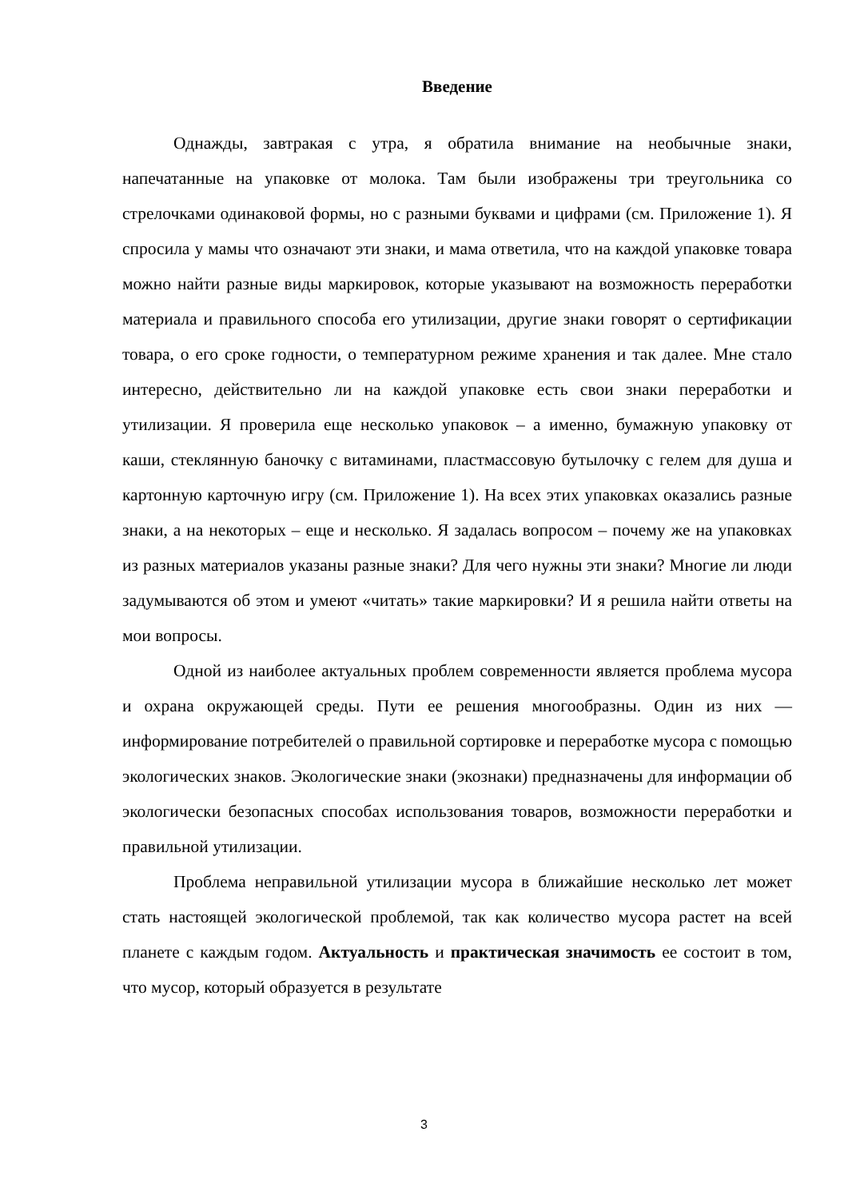Введение
Однажды, завтракая с утра, я обратила внимание на необычные знаки, напечатанные на упаковке от молока. Там были изображены три треугольника со стрелочками одинаковой формы, но с разными буквами и цифрами (см. Приложение 1). Я спросила у мамы что означают эти знаки, и мама ответила, что на каждой упаковке товара можно найти разные виды маркировок, которые указывают на возможность переработки материала и правильного способа его утилизации, другие знаки говорят о сертификации товара, о его сроке годности, о температурном режиме хранения и так далее. Мне стало интересно, действительно ли на каждой упаковке есть свои знаки переработки и утилизации. Я проверила еще несколько упаковок – а именно, бумажную упаковку от каши, стеклянную баночку с витаминами, пластмассовую бутылочку с гелем для душа и картонную карточную игру (см. Приложение 1). На всех этих упаковках оказались разные знаки, а на некоторых – еще и несколько. Я задалась вопросом – почему же на упаковках из разных материалов указаны разные знаки? Для чего нужны эти знаки? Многие ли люди задумываются об этом и умеют «читать» такие маркировки? И я решила найти ответы на мои вопросы.
Одной из наиболее актуальных проблем современности является проблема мусора и охрана окружающей среды. Пути ее решения многообразны. Один из них — информирование потребителей о правильной сортировке и переработке мусора с помощью экологических знаков. Экологические знаки (экознаки) предназначены для информации об экологически безопасных способах использования товаров, возможности переработки и правильной утилизации.
Проблема неправильной утилизации мусора в ближайшие несколько лет может стать настоящей экологической проблемой, так как количество мусора растет на всей планете с каждым годом. Актуальность и практическая значимость ее состоит в том, что мусор, который образуется в результате
3